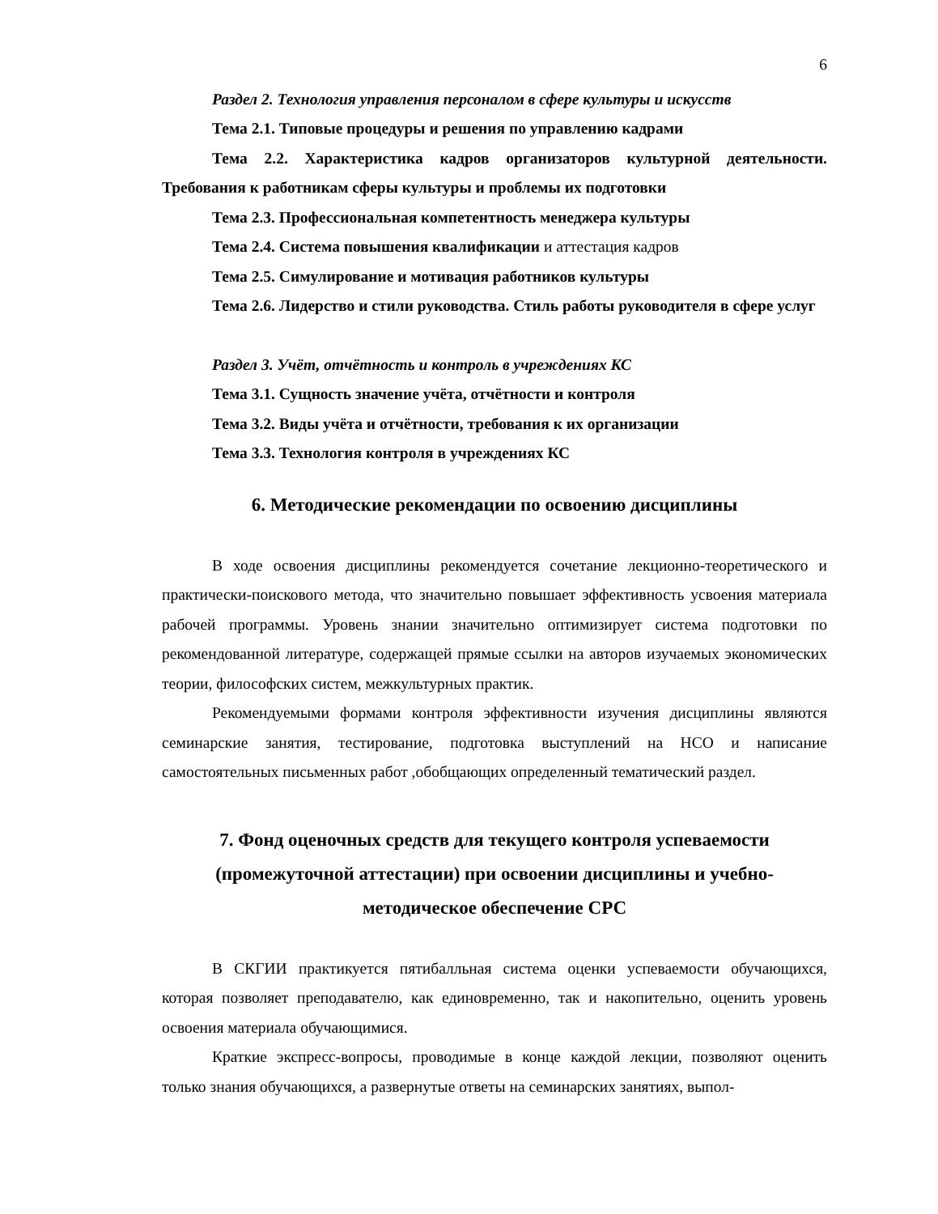6
Раздел 2. Технология управления персоналом в сфере культуры и искусств
Тема 2.1. Типовые процедуры и решения по управлению кадрами
Тема 2.2. Характеристика кадров организаторов культурной деятельности. Требования к работникам сферы культуры и проблемы их подготовки
Тема 2.3. Профессиональная компетентность менеджера культуры
Тема 2.4. Система повышения квалификации и аттестация кадров
Тема 2.5. Симулирование и мотивация работников культуры
Тема 2.6. Лидерство и стили руководства. Стиль работы руководителя в сфере услуг
Раздел 3. Учёт, отчётность и контроль в учреждениях КС
Тема 3.1. Сущность значение учёта, отчётности и контроля
Тема 3.2. Виды учёта и отчётности, требования к их организации
Тема 3.3. Технология контроля в учреждениях КС
6. Методические рекомендации по освоению дисциплины
В ходе освоения дисциплины рекомендуется сочетание лекционно-теоретического и практически-поискового метода, что значительно повышает эффективность усвоения материала рабочей программы. Уровень знании значительно оптимизирует система подготовки по рекомендованной литературе, содержащей прямые ссылки на авторов изучаемых экономических теории, философских систем, межкультурных практик.
Рекомендуемыми формами контроля эффективности изучения дисциплины являются семинарские занятия, тестирование, подготовка выступлений на НСО и написание самостоятельных письменных работ ,обобщающих определенный тематический раздел.
7. Фонд оценочных средств для текущего контроля успеваемости (промежуточной аттестации) при освоении дисциплины и учебно-методическое обеспечение СРС
В СКГИИ практикуется пятибалльная система оценки успеваемости обучающихся, которая позволяет преподавателю, как единовременно, так и накопительно, оценить уровень освоения материала обучающимися.
Краткие экспресс-вопросы, проводимые в конце каждой лекции, позволяют оценить только знания обучающихся, а развернутые ответы на семинарских занятиях, выпол-